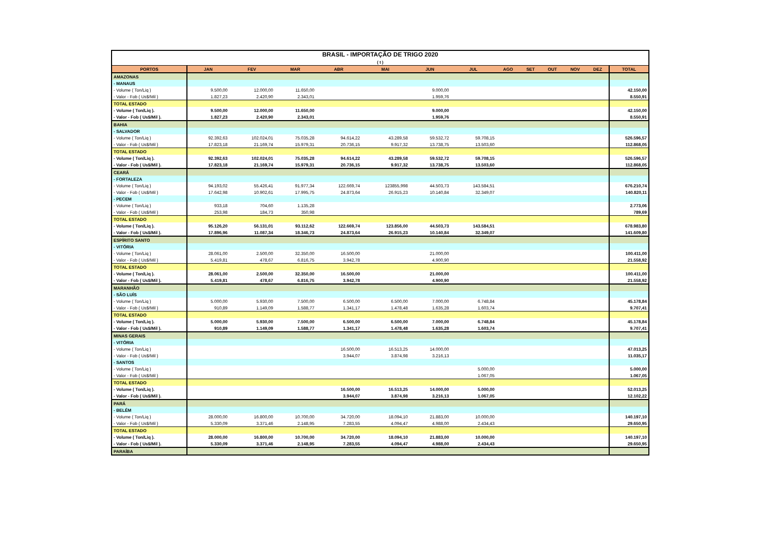| BRASIL - IMPORTAÇÃO DE TRIGO 2020 ( t ) | | | | | | | | | | | | | |
| PORTOS | JAN | FEV | MAR | ABR | MAI | JUN | JUL | AGO | SET | OUT | NOV | DEZ | TOTAL |
| AMAZONAS | | | | | | | | | | | | | |
| - MANAUS | | | | | | | | | | | | | |
| - Volume ( Ton/Liq ) | 9.500,00 | 12.000,00 | 11.650,00 | | | 9.000,00 | | | | | | | 42.150,00 |
| - Valor - Fob ( Us$/Mil ) | 1.827,23 | 2.420,90 | 2.343,01 | | | 1.959,76 | | | | | | | 8.550,91 |
| TOTAL ESTADO | | | | | | | | | | | | | |
| - Volume ( Ton/Liq ). | 9.500,00 | 12.000,00 | 11.650,00 | | | 9.000,00 | | | | | | | 42.150,00 |
| - Valor - Fob ( Us$/Mil ). | 1.827,23 | 2.420,90 | 2.343,01 | | | 1.959,76 | | | | | | | 8.550,91 |
| BAHIA | | | | | | | | | | | | | |
| - SALVADOR | | | | | | | | | | | | | |
| - Volume ( Ton/Liq ) | 92.392,63 | 102.024,01 | 75.035,28 | 94.614,22 | 43.289,58 | 59.532,72 | 59.708,15 | | | | | | 526.596,57 |
| - Valor - Fob ( Us$/Mil ) | 17.823,18 | 21.169,74 | 15.979,31 | 20.736,15 | 9.917,32 | 13.738,75 | 13.503,60 | | | | | | 112.868,05 |
| TOTAL ESTADO | | | | | | | | | | | | | |
| - Volume ( Ton/Liq ). | 92.392,63 | 102.024,01 | 75.035,28 | 94.614,22 | 43.289,58 | 59.532,72 | 59.708,15 | | | | | | 526.596,57 |
| - Valor - Fob ( Us$/Mil ). | 17.823,18 | 21.169,74 | 15.979,31 | 20.736,15 | 9.917,32 | 13.738,75 | 13.503,60 | | | | | | 112.868,05 |
| CEARÁ | | | | | | | | | | | | | |
| - FORTALEZA | | | | | | | | | | | | | |
| - Volume ( Ton/Liq ) | 94.193,02 | 55.426,41 | 91.977,34 | 122.669,74 | 123855,998 | 44.503,73 | 143.584,51 | | | | | | 676.210,74 |
| - Valor - Fob ( Us$/Mil ) | 17.642,98 | 10.902,61 | 17.995,75 | 24.873,64 | 26.915,23 | 10.140,84 | 32.349,07 | | | | | | 140.820,11 |
| - PECEM | | | | | | | | | | | | | |
| - Volume ( Ton/Liq ) | 933,18 | 704,60 | 1.135,28 | | | | | | | | | | 2.773,06 |
| - Valor - Fob ( Us$/Mil ) | 253,98 | 184,73 | 350,98 | | | | | | | | | | 789,69 |
| TOTAL ESTADO | | | | | | | | | | | | | |
| - Volume ( Ton/Liq ). | 95.126,20 | 56.131,01 | 93.112,62 | 122.669,74 | 123.856,00 | 44.503,73 | 143.584,51 | | | | | | 678.983,80 |
| - Valor - Fob ( Us$/Mil ). | 17.896,96 | 11.087,34 | 18.346,73 | 24.873,64 | 26.915,23 | 10.140,84 | 32.349,07 | | | | | | 141.609,80 |
| ESPÍRITO SANTO | | | | | | | | | | | | | |
| - VITÓRIA | | | | | | | | | | | | | |
| - Volume ( Ton/Liq ) | 28.061,00 | 2.500,00 | 32.350,00 | 16.500,00 | | 21.000,00 | | | | | | | 100.411,00 |
| - Valor - Fob ( Us$/Mil ) | 5.419,81 | 478,67 | 6.816,75 | 3.942,78 | | 4.900,90 | | | | | | | 21.558,92 |
| TOTAL ESTADO | | | | | | | | | | | | | |
| - Volume ( Ton/Liq ). | 28.061,00 | 2.500,00 | 32.350,00 | 16.500,00 | | 21.000,00 | | | | | | | 100.411,00 |
| - Valor - Fob ( Us$/Mil ). | 5.419,81 | 478,67 | 6.816,75 | 3.942,78 | | 4.900,90 | | | | | | | 21.558,92 |
| MARANHÃO | | | | | | | | | | | | | |
| - SÃO LUÍS | | | | | | | | | | | | | |
| - Volume ( Ton/Liq ) | 5.000,00 | 5.930,00 | 7.500,00 | 6.500,00 | 6.500,00 | 7.000,00 | 6.748,84 | | | | | | 45.178,84 |
| - Valor - Fob ( Us$/Mil ) | 910,89 | 1.149,09 | 1.588,77 | 1.341,17 | 1.478,48 | 1.635,28 | 1.603,74 | | | | | | 9.707,41 |
| TOTAL ESTADO | | | | | | | | | | | | | |
| - Volume ( Ton/Liq ). | 5.000,00 | 5.930,00 | 7.500,00 | 6.500,00 | 6.500,00 | 7.000,00 | 6.748,84 | | | | | | 45.178,84 |
| - Valor - Fob ( Us$/Mil ). | 910,89 | 1.149,09 | 1.588,77 | 1.341,17 | 1.478,48 | 1.635,28 | 1.603,74 | | | | | | 9.707,41 |
| MINAS GERAIS | | | | | | | | | | | | | |
| - VITÓRIA | | | | | | | | | | | | | |
| - Volume ( Ton/Liq ) | | | | 16.500,00 | 16.513,25 | 14.000,00 | | | | | | | 47.013,25 |
| - Valor - Fob ( Us$/Mil ) | | | | 3.944,07 | 3.874,98 | 3.216,13 | | | | | | | 11.035,17 |
| - SANTOS | | | | | | | | | | | | | |
| - Volume ( Ton/Liq ) | | | | | | | 5.000,00 | | | | | | 5.000,00 |
| - Valor - Fob ( Us$/Mil ) | | | | | | | 1.067,05 | | | | | | 1.067,05 |
| TOTAL ESTADO | | | | | | | | | | | | | |
| - Volume ( Ton/Liq ). | | | | 16.500,00 | 16.513,25 | 14.000,00 | 5.000,00 | | | | | | 52.013,25 |
| - Valor - Fob ( Us$/Mil ). | | | | 3.944,07 | 3.874,98 | 3.216,13 | 1.067,05 | | | | | | 12.102,22 |
| PARÁ | | | | | | | | | | | | | |
| - BELÉM | | | | | | | | | | | | | |
| - Volume ( Ton/Liq ) | 28.000,00 | 16.800,00 | 10.700,00 | 34.720,00 | 18.094,10 | 21.883,00 | 10.000,00 | | | | | | 140.197,10 |
| - Valor - Fob ( Us$/Mil ) | 5.330,09 | 3.371,46 | 2.148,95 | 7.283,55 | 4.094,47 | 4.988,00 | 2.434,43 | | | | | | 29.650,95 |
| TOTAL ESTADO | | | | | | | | | | | | | |
| - Volume ( Ton/Liq ). | 28.000,00 | 16.800,00 | 10.700,00 | 34.720,00 | 18.094,10 | 21.883,00 | 10.000,00 | | | | | | 140.197,10 |
| - Valor - Fob ( Us$/Mil ). | 5.330,09 | 3.371,46 | 2.148,95 | 7.283,55 | 4.094,47 | 4.988,00 | 2.434,43 | | | | | | 29.650,95 |
| PARAÍBA | | | | | | | | | | | | | |